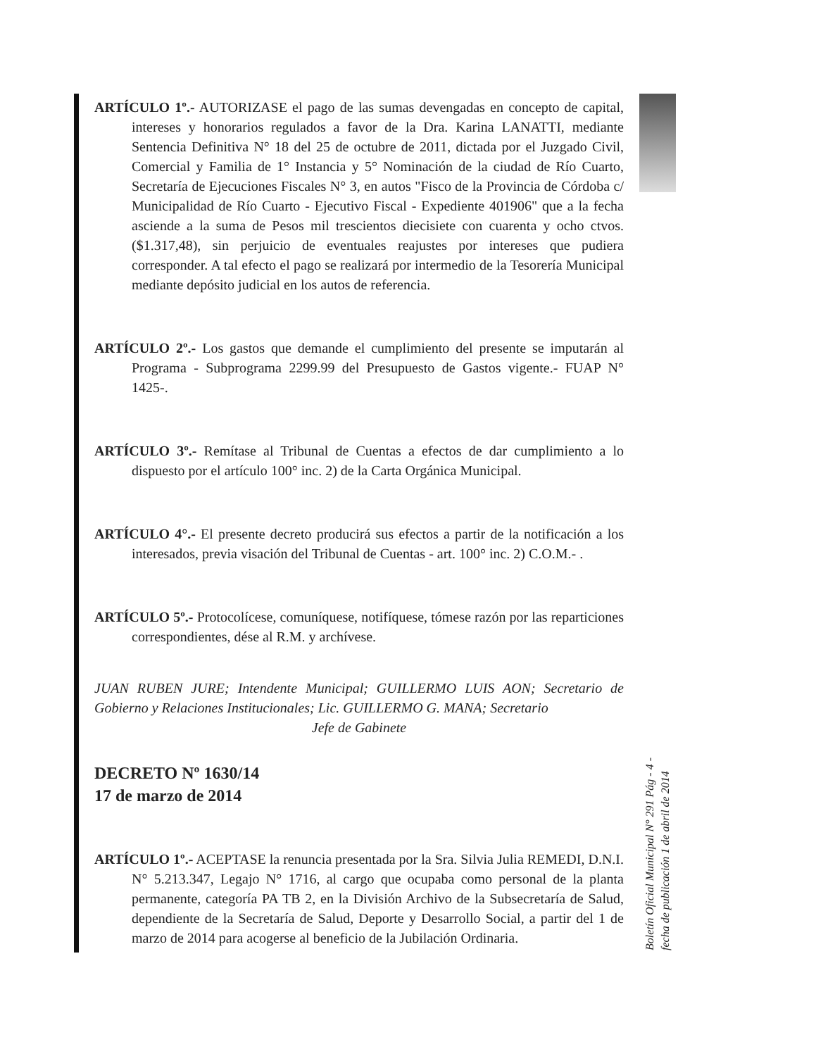ARTÍCULO 1º.- AUTORIZASE el pago de las sumas devengadas en concepto de capital, intereses y honorarios regulados a favor de la Dra. Karina LANATTI, mediante Sentencia Definitiva N° 18 del 25 de octubre de 2011, dictada por el Juzgado Civil, Comercial y Familia de 1° Instancia y 5° Nominación de la ciudad de Río Cuarto, Secretaría de Ejecuciones Fiscales N° 3, en autos "Fisco de la Provincia de Córdoba c/ Municipalidad de Río Cuarto - Ejecutivo Fiscal - Expediente 401906" que a la fecha asciende a la suma de Pesos mil trescientos diecisiete con cuarenta y ocho ctvos. ($1.317,48), sin perjuicio de eventuales reajustes por intereses que pudiera corresponder. A tal efecto el pago se realizará por intermedio de la Tesorería Municipal mediante depósito judicial en los autos de referencia.
ARTÍCULO 2º.- Los gastos que demande el cumplimiento del presente se imputarán al Programa - Subprograma 2299.99 del Presupuesto de Gastos vigente.- FUAP N° 1425-.
ARTÍCULO 3º.- Remítase al Tribunal de Cuentas a efectos de dar cumplimiento a lo dispuesto por el artículo 100° inc. 2) de la Carta Orgánica Municipal.
ARTÍCULO 4°.- El presente decreto producirá sus efectos a partir de la notificación a los interesados, previa visación del Tribunal de Cuentas - art. 100° inc. 2) C.O.M.- .
ARTÍCULO 5º.- Protocolícese, comuníquese, notifíquese, tómese razón por las reparticiones correspondientes, dése al R.M. y archívese.
JUAN RUBEN JURE; Intendente Municipal; GUILLERMO LUIS AON; Secretario de Gobierno y Relaciones Institucionales; Lic. GUILLERMO G. MANA; Secretario
Jefe de Gabinete
DECRETO Nº 1630/14
17 de marzo de 2014
ARTÍCULO 1º.- ACEPTASE la renuncia presentada por la Sra. Silvia Julia REMEDI, D.N.I. N° 5.213.347, Legajo N° 1716, al cargo que ocupaba como personal de la planta permanente, categoría PA TB 2, en la División Archivo de la Subsecretaría de Salud, dependiente de la Secretaría de Salud, Deporte y Desarrollo Social, a partir del 1 de marzo de 2014 para acogerse al beneficio de la Jubilación Ordinaria.
Boletín Oficial Municipal N° 291 Pág - 4 -
fecha de publicación 1 de abril de 2014